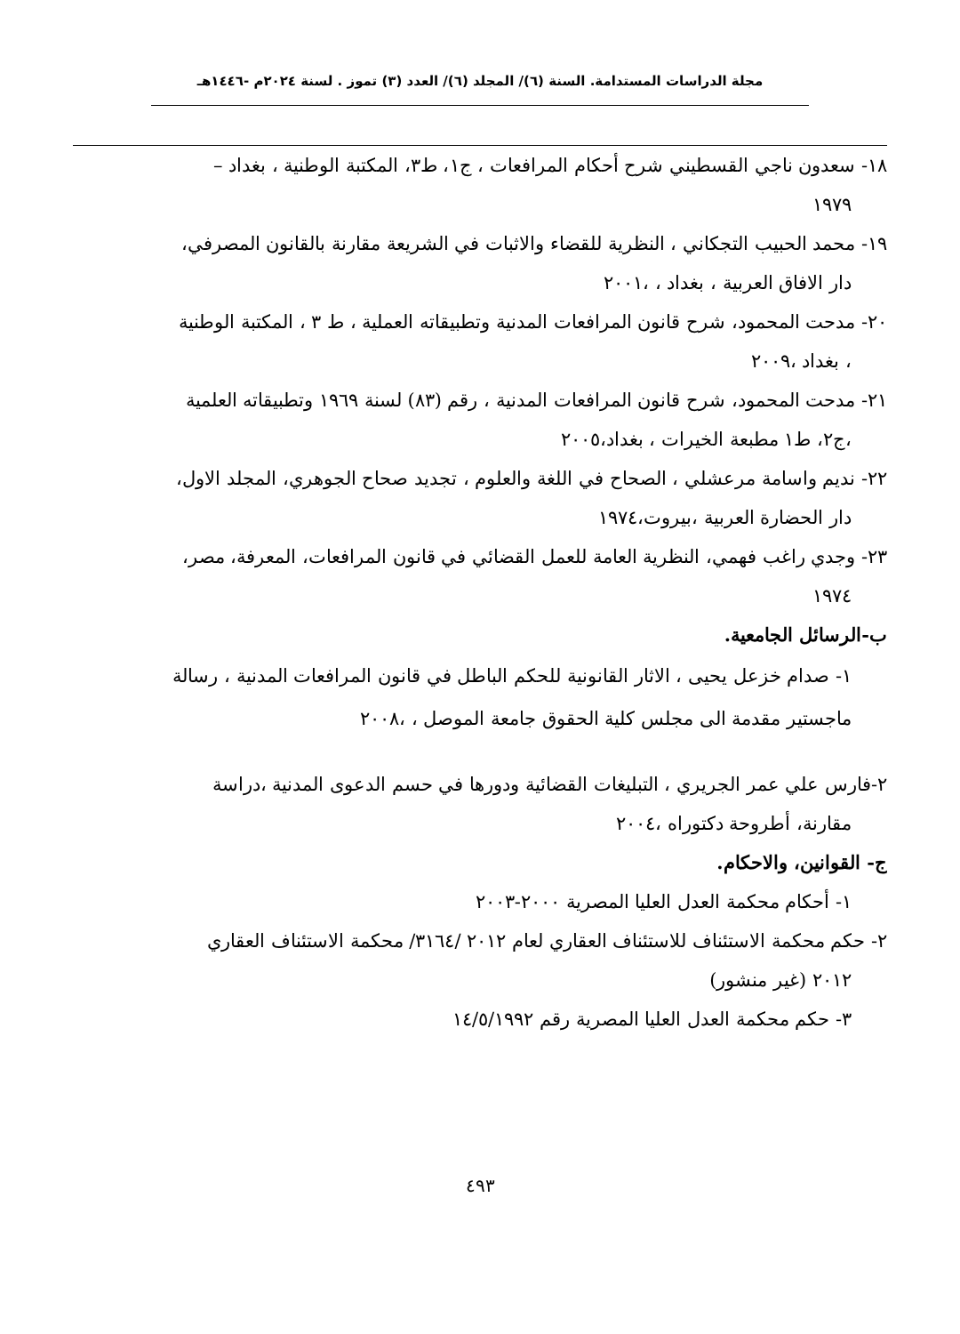مجلة الدراسات المستدامة. السنة (٦)/ المجلد (٦)/ العدد (٣) تموز . لسنة ٢٠٢٤م -١٤٤٦هـ
١٨- سعدون ناجي القسطيني شرح أحكام المرافعات ، ج١، ط٣، المكتبة الوطنية ، بغداد –
١٩٧٩
١٩- محمد الحبيب التجكاني ، النظرية للقضاء والاثبات في الشريعة مقارنة بالقانون المصرفي،
دار الافاق العربية ، بغداد ، ،٢٠٠١
٢٠- مدحت المحمود، شرح قانون المرافعات المدنية وتطبيقاته العملية ، ط ٣ ، المكتبة الوطنية
، بغداد ،٢٠٠٩
٢١- مدحت المحمود، شرح قانون المرافعات المدنية ، رقم (٨٣) لسنة ١٩٦٩ وتطبيقاته العلمية
،ج٢، ط١ مطبعة الخيرات ، بغداد،٢٠٠٥
٢٢- نديم واسامة مرعشلي ، الصحاح في اللغة والعلوم ، تجديد صحاح الجوهري، المجلد الاول،
دار الحضارة العربية ،بيروت،١٩٧٤
٢٣- وجدي راغب فهمي، النظرية العامة للعمل القضائي في قانون المرافعات، المعرفة، مصر،
١٩٧٤
ب-الرسائل الجامعية.
١- صدام خزعل يحيى ، الاثار القانونية للحكم الباطل في قانون المرافعات المدنية ، رسالة ماجستير مقدمة الى مجلس كلية الحقوق جامعة الموصل ، ،٢٠٠٨
٢-فارس علي عمر الجريري ، التبليغات القضائية ودورها في حسم الدعوى المدنية ،دراسة
مقارنة، أطروحة دكتوراه ،٢٠٠٤
ج- القوانين، والاحكام.
١- أحكام محكمة العدل العليا المصرية ٢٠٠٠-٢٠٠٣
٢- حكم محكمة الاستئناف للاستئناف العقاري لعام ٢٠١٢ /٣١٦٤/ محكمة الاستئناف العقاري
٢٠١٢ (غير منشور)
٣- حكم محكمة العدل العليا المصرية رقم ١٤/٥/١٩٩٢
٤٩٣